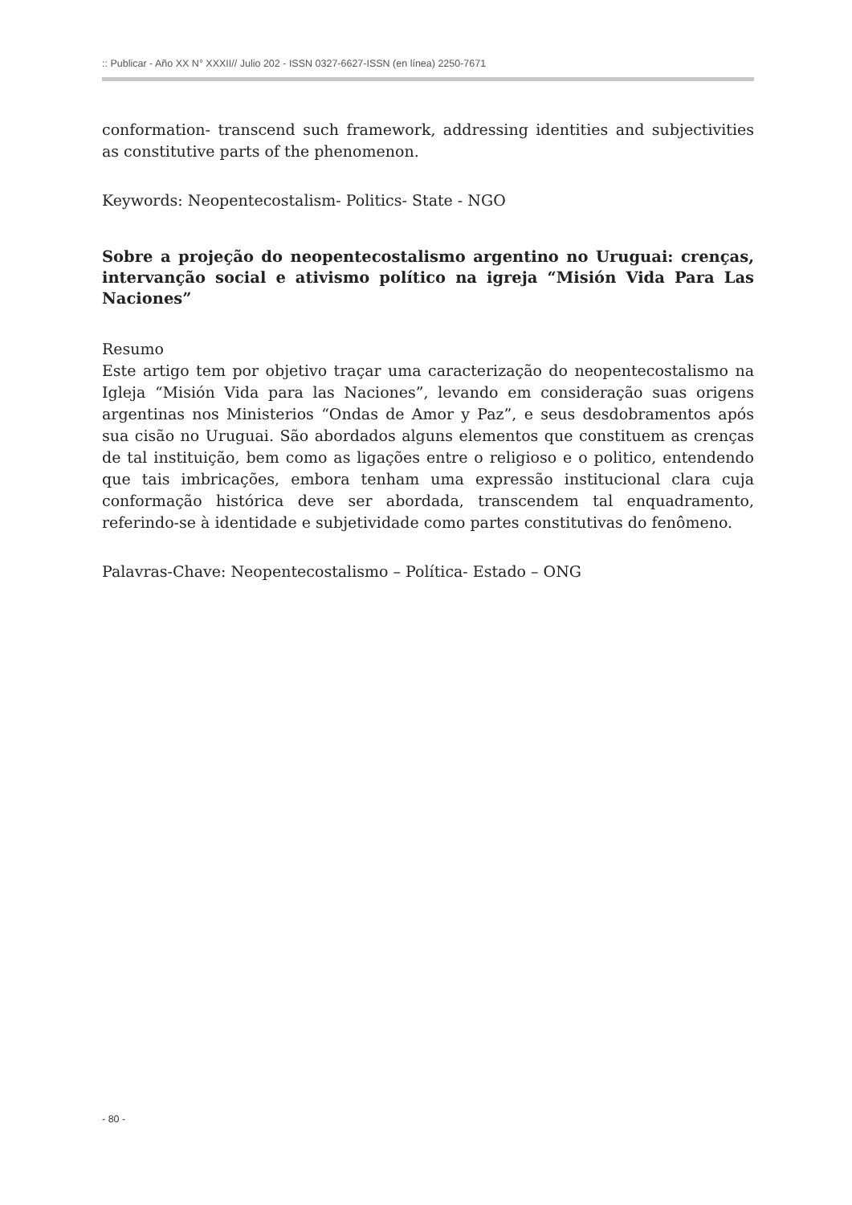:: Publicar - Año XX N° XXXII// Julio 202 - ISSN 0327-6627-ISSN (en línea) 2250-7671
conformation- transcend such framework, addressing identities and subjectivities as constitutive parts of the phenomenon.
Keywords: Neopentecostalism- Politics- State - NGO
Sobre a projeção do neopentecostalismo argentino no Uruguai: crenças, intervanção social e ativismo político na igreja “Misión Vida Para Las Naciones”
Resumo
Este artigo tem por objetivo traçar uma caracterização do neopentecostalismo na Igleja “Misión Vida para las Naciones”, levando em consideração suas origens argentinas nos Ministerios “Ondas de Amor y Paz”, e seus desdobramentos após sua cisão no Uruguai. São abordados alguns elementos que constituem as crenças de tal instituição, bem como as ligações entre o religioso e o politico, entendendo que tais imbricações, embora tenham uma expressão institucional clara cuja conformação histórica deve ser abordada, transcendem tal enquadramento, referindo-se à identidade e subjetividade como partes constitutivas do fenômeno.
Palavras-Chave: Neopentecostalismo – Política- Estado – ONG
- 80 -